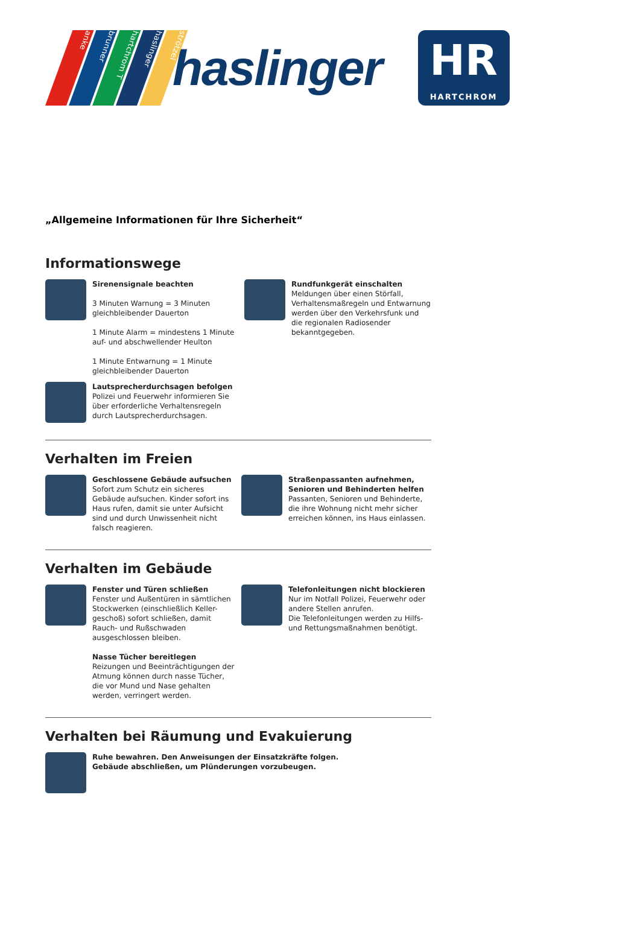anke brunner hartchrom T haslinger strötzel
haslinger
HR
HARTCHROM
„Allgemeine Informationen für Ihre Sicherheit“
Informationswege
Sirenensignale beachten
3 Minuten Warnung = 3 Minuten gleichbleibender Dauerton
1 Minute Alarm = mindestens 1 Minute auf- und abschwellender Heulton
1 Minute Entwarnung = 1 Minute gleichbleibender Dauerton
Lautsprecherdurchsagen befolgen
Polizei und Feuerwehr informieren Sie über erforderliche Verhaltensregeln durch Lautsprecherdurchsagen.
Rundfunkgerät einschalten
Meldungen über einen Störfall, Verhaltensmaßregeln und Entwarnung werden über den Verkehrsfunk und die regionalen Radiosender bekanntgegeben.
Verhalten im Freien
Geschlossene Gebäude aufsuchen
Sofort zum Schutz ein sicheres Gebäude aufsuchen. Kinder sofort ins Haus rufen, damit sie unter Aufsicht sind und durch Unwissenheit nicht falsch reagieren.
Straßenpassanten aufnehmen, Senioren und Behinderten helfen
Passanten, Senioren und Behinderte, die ihre Wohnung nicht mehr sicher erreichen können, ins Haus einlassen.
Verhalten im Gebäude
Fenster und Türen schließen
Fenster und Außentüren in sämtlichen Stockwerken (einschließlich Keller-geschoß) sofort schließen, damit Rauch- und Rußschwaden ausgeschlossen bleiben.
Nasse Tücher bereitlegen
Reizungen und Beeinträchtigungen der Atmung können durch nasse Tücher, die vor Mund und Nase gehalten werden, verringert werden.
Telefonleitungen nicht blockieren
Nur im Notfall Polizei, Feuerwehr oder andere Stellen anrufen.
Die Telefonleitungen werden zu Hilfs- und Rettungsmaßnahmen benötigt.
Verhalten bei Räumung und Evakuierung
Ruhe bewahren. Den Anweisungen der Einsatzkräfte folgen.
Gebäude abschließen, um Plünderungen vorzubeugen.